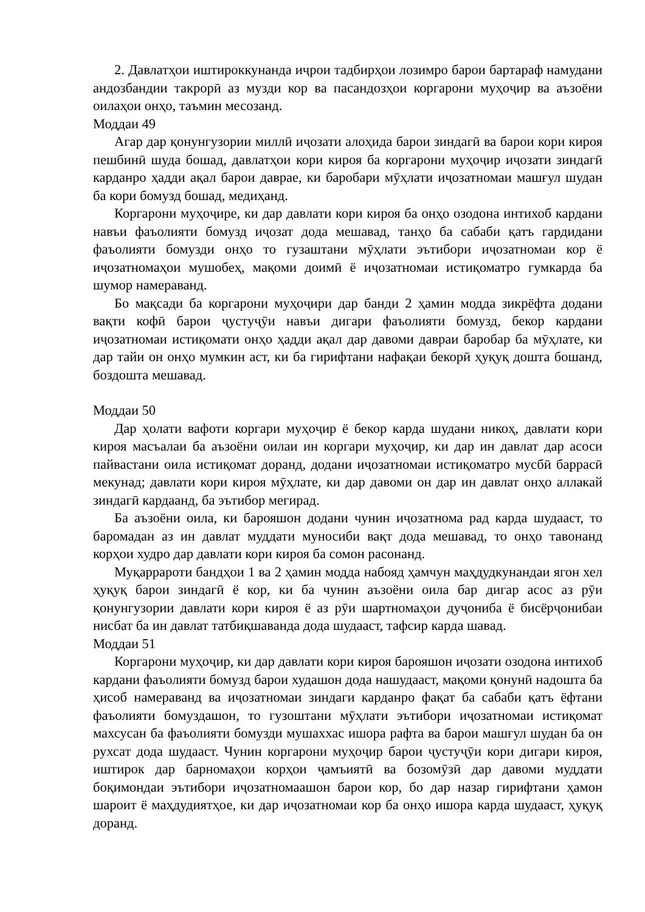2. Давлатҳои иштироккунанда иҷрои тадбирҳои лозимро барои бартараф намудани андозбандии такрорӣ аз музди кор ва пасандозҳои коргарони муҳоҷир ва аъзоёни оилаҳои онҳо, таъмин месозанд.
Моддаи 49
Агар дар қонунгузории миллӣ иҷозати алоҳида барои зиндагӣ ва барои кори кироя пешбинӣ шуда бошад, давлатҳои кори кироя ба коргарони муҳоҷир иҷозати зиндагӣ карданро ҳадди ақал барои давраe, ки баробари мӯҳлати иҷозатномаи машғул шудан ба кори бомузд бошад, медиҳанд.
Коргарони муҳоҷире, ки дар давлати кори кироя ба онҳо озодона интихоб кардани навъи фаъолияти бомузд иҷозат дода мешавад, танҳо ба сабаби қатъ гардидани фаъолияти бомузди онҳо то гузаштани мӯҳлати эътибори иҷозатномаи кор ё иҷозатномаҳои мушобеҳ, мақоми доимӣ ё иҷозатномаи истиқоматро гумкарда ба шумор намераванд.
Бо мақсади ба коргарони муҳоҷири дар банди 2 ҳамин модда зикрёфта додани вақти кофӣ барои ҷустуҷӯи навъи дигари фаъолияти бомузд, бекор кардани иҷозатномаи истиқомати онҳо ҳадди ақал дар давоми давраи баробар ба мӯҳлате, ки дар тайи он онҳо мумкин аст, ки ба гирифтани нафақаи бекорӣ ҳуқуқ дошта бошанд, боздошта мешавад.
Моддаи 50
Дар ҳолати вафоти коргари муҳоҷир ё бекор карда шудани никоҳ, давлати кори кироя масъалаи ба аъзоёни оилаи ин коргари муҳоҷир, ки дар ин давлат дар асоси пайвастани оила истиқомат доранд, додани иҷозатномаи истиқоматро мусбӣ баррасӣ мекунад; давлати кори кироя мӯҳлате, ки дар давоми он дар ин давлат онҳо аллакай зиндагӣ кардаанд, ба эътибор мегирад.
Ба аъзоёни оила, ки барояшон додани чунин иҷозатнома рад карда шудааст, то баромадан аз ин давлат муддати муносиби вақт дода мешавад, то онҳо тавонанд корҳои худро дар давлати кори кироя ба сомон расонанд.
Муқаррароти бандҳои 1 ва 2 ҳамин модда набояд ҳамчун маҳдудкунандаи ягон хел ҳуқуқ барои зиндагӣ ё кор, ки ба чунин аъзоёни оила бар дигар асос аз рӯи қонунгузории давлати кори кироя ё аз рӯи шартномаҳои дуҷониба ё бисёрҷонибаи нисбат ба ин давлат татбиқшаванда дода шудааст, тафсир карда шавад.
Моддаи 51
Коргарони муҳоҷир, ки дар давлати кори кироя барояшон иҷозати озодона интихоб кардани фаъолияти бомузд барои худашон дода нашудааст, мақоми қонунӣ надошта ба ҳисоб намераванд ва иҷозатномаи зиндаги карданро фақат ба сабаби қатъ ёфтани фаъолияти бомуздашон, то гузоштани мӯҳлати эътибори иҷозатномаи истиқомат махсусан ба фаъолияти бомузди мушаххас ишора рафта ва барои машғул шудан ба он рухсат дода шудааст. Чунин коргарони муҳоҷир барои ҷустуҷӯи кори дигари кироя, иштирок дар барномаҳои корҳои ҷамъиятӣ ва бозомӯзӣ дар давоми муддати боқимондаи эътибори иҷозатномаашон барои кор, бо дар назар гирифтани ҳамон шароит ё маҳдудиятҳое, ки дар иҷозатномаи кор ба онҳо ишора карда шудааст, ҳуқуқ доранд.